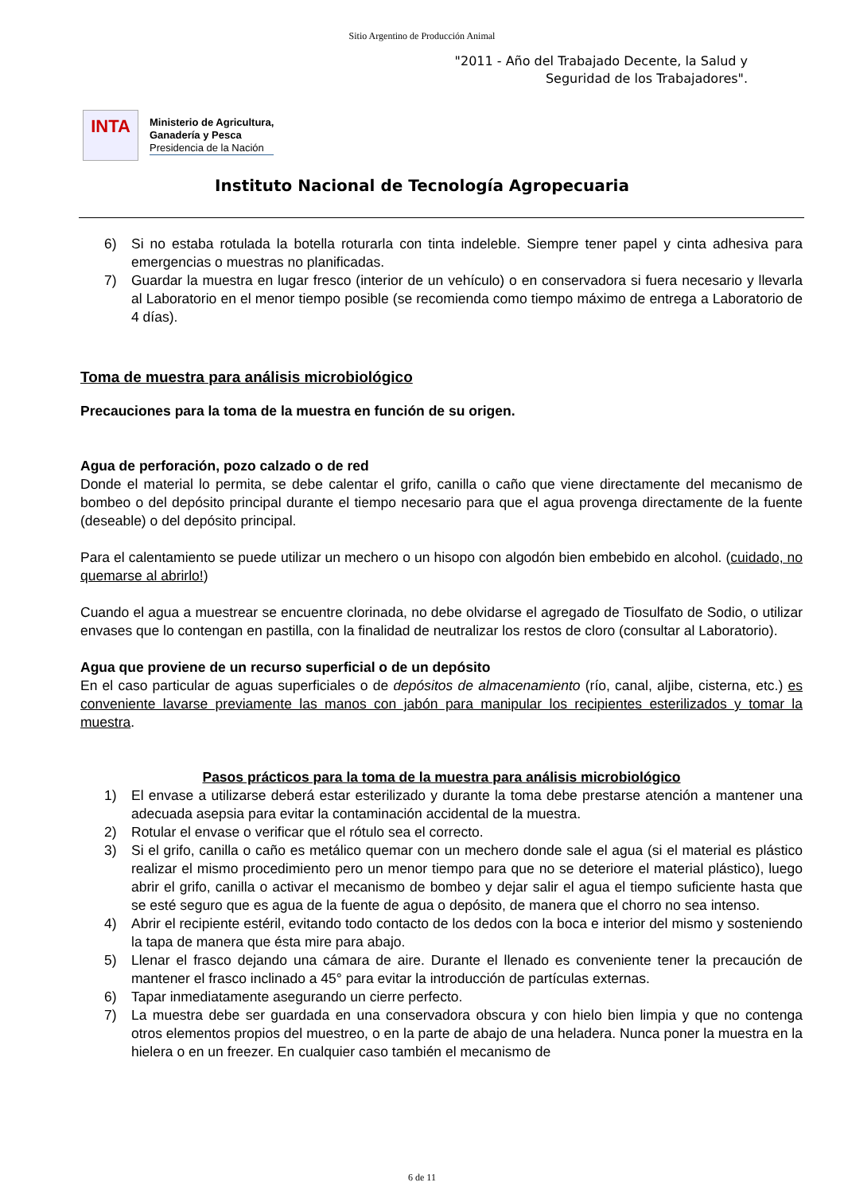Sitio Argentino de Producción Animal
"2011 - Año del Trabajado Decente, la Salud y
Seguridad de los Trabajadores".
INTA
Ministerio de Agricultura,
Ganadería y Pesca
Presidencia de la Nación
Instituto Nacional de Tecnología Agropecuaria
6) Si no estaba rotulada la botella roturarla con tinta indeleble. Siempre tener papel y cinta adhesiva para emergencias o muestras no planificadas.
7) Guardar la muestra en lugar fresco (interior de un vehículo) o en conservadora si fuera necesario y llevarla al Laboratorio en el menor tiempo posible (se recomienda como tiempo máximo de entrega a Laboratorio de 4 días).
Toma de muestra para análisis microbiológico
Precauciones para la toma de la muestra en función de su origen.
Agua de perforación, pozo calzado o de red
Donde el material lo permita, se debe calentar el grifo, canilla o caño que viene directamente del mecanismo de bombeo o del depósito principal durante el tiempo necesario para que el agua provenga directamente de la fuente (deseable) o del depósito principal.
Para el calentamiento se puede utilizar un mechero o un hisopo con algodón bien embebido en alcohol. (cuidado, no quemarse al abrirlo!)
Cuando el agua a muestrear se encuentre clorinada, no debe olvidarse el agregado de Tiosulfato de Sodio, o utilizar envases que lo contengan en pastilla, con la finalidad de neutralizar los restos de cloro (consultar al Laboratorio).
Agua que proviene de un recurso superficial o de un depósito
En el caso particular de aguas superficiales o de depósitos de almacenamiento (río, canal, aljibe, cisterna, etc.) es conveniente lavarse previamente las manos con jabón para manipular los recipientes esterilizados y tomar la muestra.
Pasos prácticos para la toma de la muestra para análisis microbiológico
1) El envase a utilizarse deberá estar esterilizado y durante la toma debe prestarse atención a mantener una adecuada asepsia para evitar la contaminación accidental de la muestra.
2) Rotular el envase o verificar que el rótulo sea el correcto.
3) Si el grifo, canilla o caño es metálico quemar con un mechero donde sale el agua (si el material es plástico realizar el mismo procedimiento pero un menor tiempo para que no se deteriore el material plástico), luego abrir el grifo, canilla o activar el mecanismo de bombeo y dejar salir el agua el tiempo suficiente hasta que se esté seguro que es agua de la fuente de agua o depósito, de manera que el chorro no sea intenso.
4) Abrir el recipiente estéril, evitando todo contacto de los dedos con la boca e interior del mismo y sosteniendo la tapa de manera que ésta mire para abajo.
5) Llenar el frasco dejando una cámara de aire. Durante el llenado es conveniente tener la precaución de mantener el frasco inclinado a 45° para evitar la introducción de partículas externas.
6) Tapar inmediatamente asegurando un cierre perfecto.
7) La muestra debe ser guardada en una conservadora obscura y con hielo bien limpia y que no contenga otros elementos propios del muestreo, o en la parte de abajo de una heladera. Nunca poner la muestra en la hielera o en un freezer. En cualquier caso también el mecanismo de
6 de 11